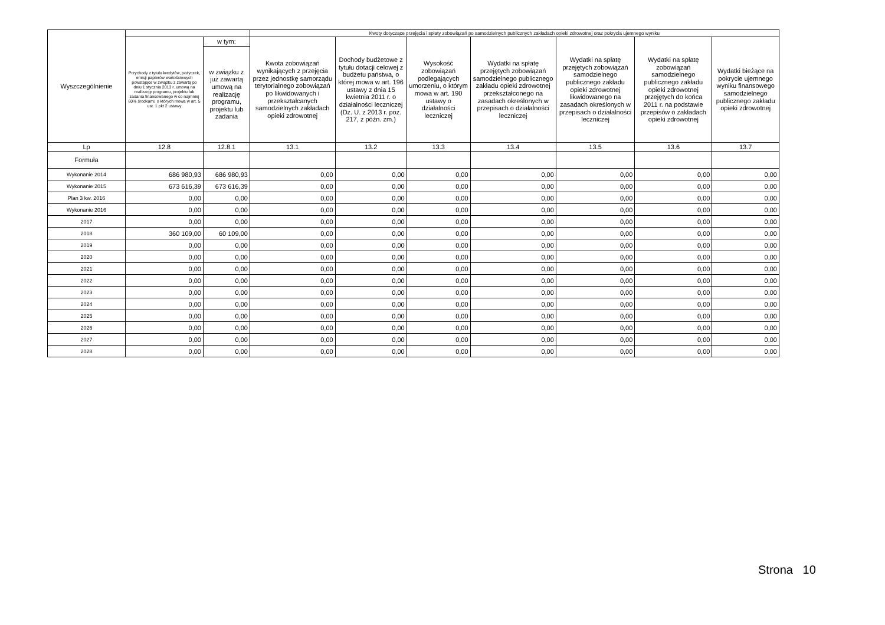| Wyszczególnienie | | | Kwoty dotyczące przejęcia i spłaty zobowiązań po samodzielnych publicznych zakładach opieki zdrowotnej oraz pokrycia ujemnego wyniku | | | | | | |
| --- | --- | --- | --- | --- | --- | --- | --- | --- | --- |
| | Przychody z tytułu kredytów, pożyczek, emisji papierów wartościowych powstające w związku z zawartą po dniu 1 stycznia 2013 r. umową na realizację programu, projektu lub zadania finansowanego w co najmniej 60% środkami, o których mowa w art. 5 ust. 1 pkt 2 ustawy | w tym: | Kwota zobowiązań wynikających z przejęcia przez jednostkę samorządu terytorialnego zobowiązań po likwidowanych i przekształcanych samodzielnych zakładach opieki zdrowotnej | Dochody budżetowe z tytułu dotacji celowej z budżetu państwa, o której mowa w art. 196 ustawy z dnia 15 kwietnia 2011 r. o działalności leczniczej (Dz. U. z 2013 r. poz. 217, z późn. zm.) | Wysokość zobowiązań podlegających umorzeniu, o którym mowa w art. 190 ustawy o działalności leczniczej | Wydatki na spłatę przejętych zobowiązań samodzielnego publicznego zakładu opieki zdrowotnej przekształconego na zasadach określonych w przepisach o działalności leczniczej | Wydatki na spłatę przejętych zobowiązań samodzielnego publicznego zakładu opieki zdrowotnej likwidowanego na zasadach określonych w przepisach o działalności leczniczej | Wydatki na spłatę zobowiązań samodzielnego publicznego zakładu opieki zdrowotnej przejętych do końca 2011 r. na podstawie przepisów o zakładach opieki zdrowotnej | Wydatki bieżące na pokrycie ujemnego wyniku finansowego samodzielnego publicznego zakładu opieki zdrowotnej |
| | | w związku z już zawartą umową na realizację programu, projektu lub zadania | | | | | | | |
| Lp | 12.8 | 12.8.1 | 13.1 | 13.2 | 13.3 | 13.4 | 13.5 | 13.6 | 13.7 |
| Formuła | | | | | | | | | |
| Wykonanie 2014 | 686 980,93 | 686 980,93 | 0,00 | 0,00 | 0,00 | 0,00 | 0,00 | 0,00 | 0,00 |
| Wykonanie 2015 | 673 616,39 | 673 616,39 | 0,00 | 0,00 | 0,00 | 0,00 | 0,00 | 0,00 | 0,00 |
| Plan 3 kw. 2016 | 0,00 | 0,00 | 0,00 | 0,00 | 0,00 | 0,00 | 0,00 | 0,00 | 0,00 |
| Wykonanie 2016 | 0,00 | 0,00 | 0,00 | 0,00 | 0,00 | 0,00 | 0,00 | 0,00 | 0,00 |
| 2017 | 0,00 | 0,00 | 0,00 | 0,00 | 0,00 | 0,00 | 0,00 | 0,00 | 0,00 |
| 2018 | 360 109,00 | 60 109,00 | 0,00 | 0,00 | 0,00 | 0,00 | 0,00 | 0,00 | 0,00 |
| 2019 | 0,00 | 0,00 | 0,00 | 0,00 | 0,00 | 0,00 | 0,00 | 0,00 | 0,00 |
| 2020 | 0,00 | 0,00 | 0,00 | 0,00 | 0,00 | 0,00 | 0,00 | 0,00 | 0,00 |
| 2021 | 0,00 | 0,00 | 0,00 | 0,00 | 0,00 | 0,00 | 0,00 | 0,00 | 0,00 |
| 2022 | 0,00 | 0,00 | 0,00 | 0,00 | 0,00 | 0,00 | 0,00 | 0,00 | 0,00 |
| 2023 | 0,00 | 0,00 | 0,00 | 0,00 | 0,00 | 0,00 | 0,00 | 0,00 | 0,00 |
| 2024 | 0,00 | 0,00 | 0,00 | 0,00 | 0,00 | 0,00 | 0,00 | 0,00 | 0,00 |
| 2025 | 0,00 | 0,00 | 0,00 | 0,00 | 0,00 | 0,00 | 0,00 | 0,00 | 0,00 |
| 2026 | 0,00 | 0,00 | 0,00 | 0,00 | 0,00 | 0,00 | 0,00 | 0,00 | 0,00 |
| 2027 | 0,00 | 0,00 | 0,00 | 0,00 | 0,00 | 0,00 | 0,00 | 0,00 | 0,00 |
| 2028 | 0,00 | 0,00 | 0,00 | 0,00 | 0,00 | 0,00 | 0,00 | 0,00 | 0,00 |
Strona 10